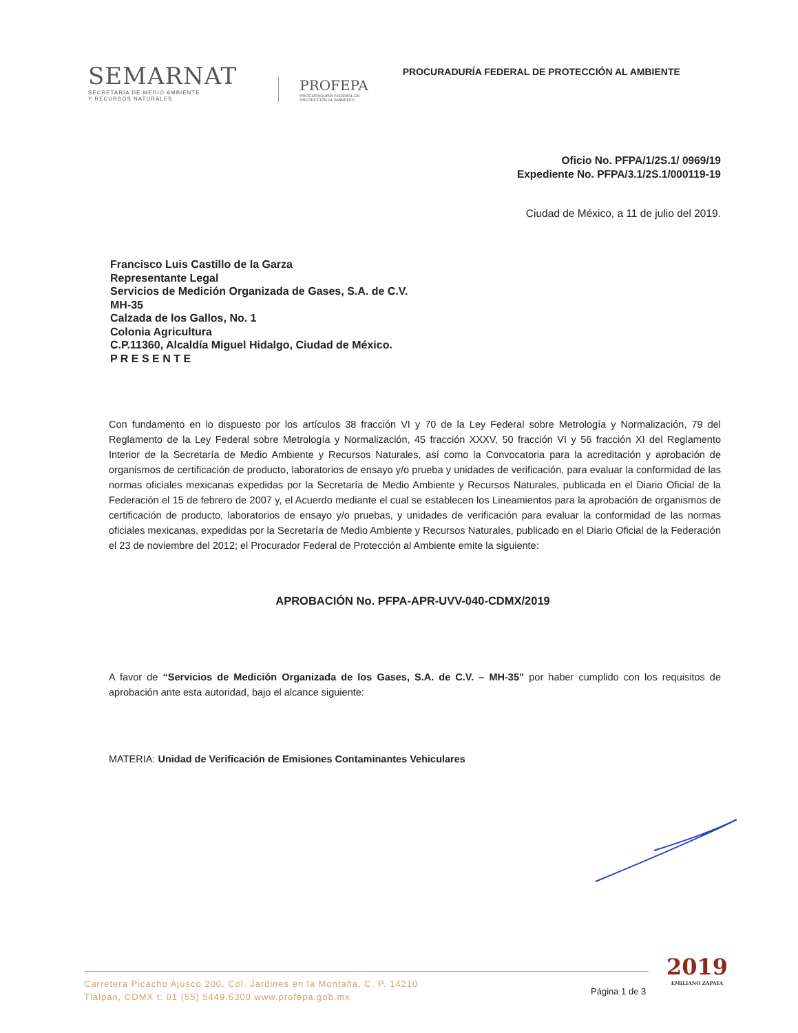SEMARNAT
SECRETARÍA DE MEDIO AMBIENTE
Y RECURSOS NATURALES
PROFEPA
PROCURADURÍA FEDERAL DE
PROTECCIÓN AL AMBIENTE
PROCURADURÍA FEDERAL DE PROTECCIÓN AL AMBIENTE
Oficio No. PFPA/1/2S.1/ 0969/19
Expediente No. PFPA/3.1/2S.1/000119-19
Ciudad de México, a 11 de julio del 2019.
Francisco Luis Castillo de la Garza
Representante Legal
Servicios de Medición Organizada de Gases, S.A. de C.V.
MH-35
Calzada de los Gallos, No. 1
Colonia Agricultura
C.P.11360, Alcaldía Miguel Hidalgo, Ciudad de México.
P R E S E N T E
Con fundamento en lo dispuesto por los artículos 38 fracción VI y 70 de la Ley Federal sobre Metrología y Normalización, 79 del Reglamento de la Ley Federal sobre Metrología y Normalización, 45 fracción XXXV, 50 fracción VI y 56 fracción XI del Reglamento Interior de la Secretaría de Medio Ambiente y Recursos Naturales, así como la Convocatoria para la acreditación y aprobación de organismos de certificación de producto, laboratorios de ensayo y/o prueba y unidades de verificación, para evaluar la conformidad de las normas oficiales mexicanas expedidas por la Secretaría de Medio Ambiente y Recursos Naturales, publicada en el Diario Oficial de la Federación el 15 de febrero de 2007 y, el Acuerdo mediante el cual se establecen los Lineamientos para la aprobación de organismos de certificación de producto, laboratorios de ensayo y/o pruebas, y unidades de verificación para evaluar la conformidad de las normas oficiales mexicanas, expedidas por la Secretaría de Medio Ambiente y Recursos Naturales, publicado en el Diario Oficial de la Federación el 23 de noviembre del 2012; el Procurador Federal de Protección al Ambiente emite la siguiente:
APROBACIÓN No. PFPA-APR-UVV-040-CDMX/2019
A favor de “Servicios de Medición Organizada de los Gases, S.A. de C.V. – MH-35” por haber cumplido con los requisitos de aprobación ante esta autoridad, bajo el alcance siguiente:
MATERIA: Unidad de Verificación de Emisiones Contaminantes Vehiculares
Carretera Picacho Ajusco 200, Col. Jardines en la Montaña, C. P. 14210
Tlalpan, CDMX t: 01 (55) 5449.6300 www.profepa.gob.mx
Página 1 de 3
2019
EMILIANO ZAPATA